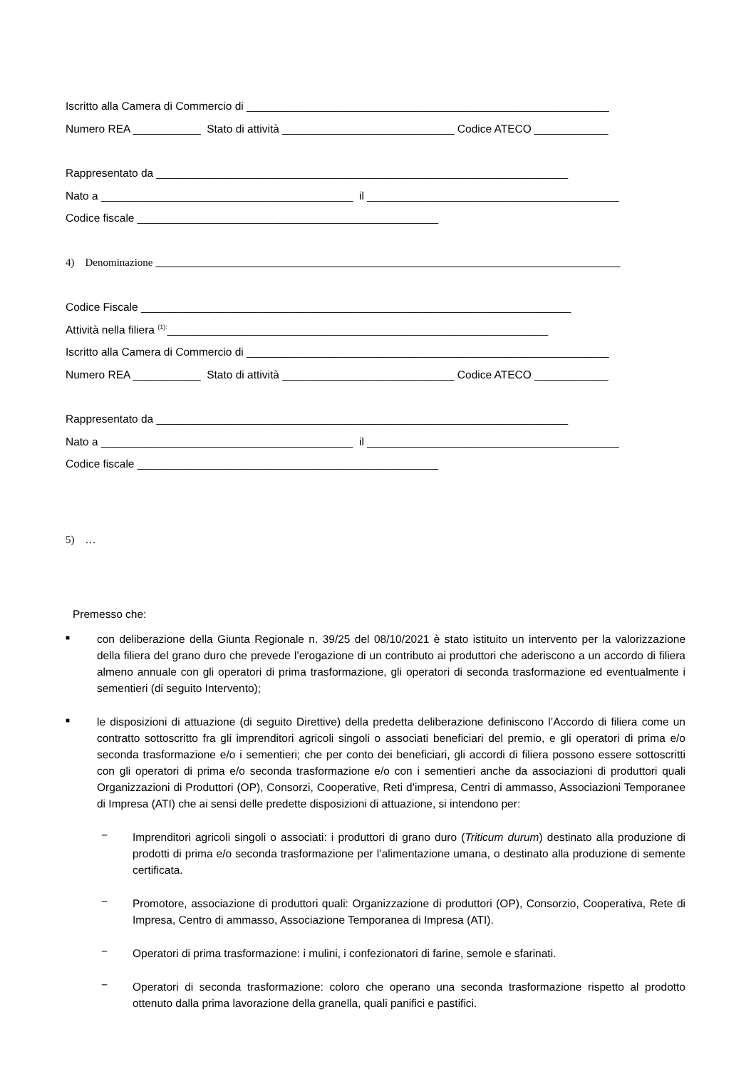Iscritto alla Camera di Commercio di ___________________________________________________________
Numero REA ___________ Stato di attività ____________________________ Codice ATECO ____________
Rappresentato da ___________________________________________________________________
Nato a _________________________________________ il _________________________________________
Codice fiscale _________________________________________________
4) Denominazione
Codice Fiscale ______________________________________________________________________
Attività nella filiera <sup>(1):</sup>______________________________________________________________
Iscritto alla Camera di Commercio di ___________________________________________________________
Numero REA ___________ Stato di attività ____________________________ Codice ATECO ____________
Rappresentato da ___________________________________________________________________
Nato a _________________________________________ il _________________________________________
Codice fiscale _________________________________________________
5) …
Premesso che:
■
con deliberazione della Giunta Regionale n. 39/25 del 08/10/2021 è stato istituito un intervento per la valorizzazione della filiera del grano duro che prevede l’erogazione di un contributo ai produttori che aderiscono a un accordo di filiera almeno annuale con gli operatori di prima trasformazione, gli operatori di seconda trasformazione ed eventualmente i sementieri (di seguito Intervento);
■
le disposizioni di attuazione (di seguito Direttive) della predetta deliberazione definiscono l’Accordo di filiera come un contratto sottoscritto fra gli imprenditori agricoli singoli o associati beneficiari del premio, e gli operatori di prima e/o seconda trasformazione e/o i sementieri; che per conto dei beneficiari, gli accordi di filiera possono essere sottoscritti con gli operatori di prima e/o seconda trasformazione e/o con i sementieri anche da associazioni di produttori quali Organizzazioni di Produttori (OP), Consorzi, Cooperative, Reti d’impresa, Centri di ammasso, Associazioni Temporanee di Impresa (ATI) che ai sensi delle predette disposizioni di attuazione, si intendono per:
−
Imprenditori agricoli singoli o associati: i produttori di grano duro (Triticum durum) destinato alla produzione di prodotti di prima e/o seconda trasformazione per l’alimentazione umana, o destinato alla produzione di semente certificata.
−
Promotore, associazione di produttori quali: Organizzazione di produttori (OP), Consorzio, Cooperativa, Rete di Impresa, Centro di ammasso, Associazione Temporanea di Impresa (ATI).
−
Operatori di prima trasformazione: i mulini, i confezionatori di farine, semole e sfarinati.
−
Operatori di seconda trasformazione: coloro che operano una seconda trasformazione rispetto al prodotto ottenuto dalla prima lavorazione della granella, quali panifici e pastifici.